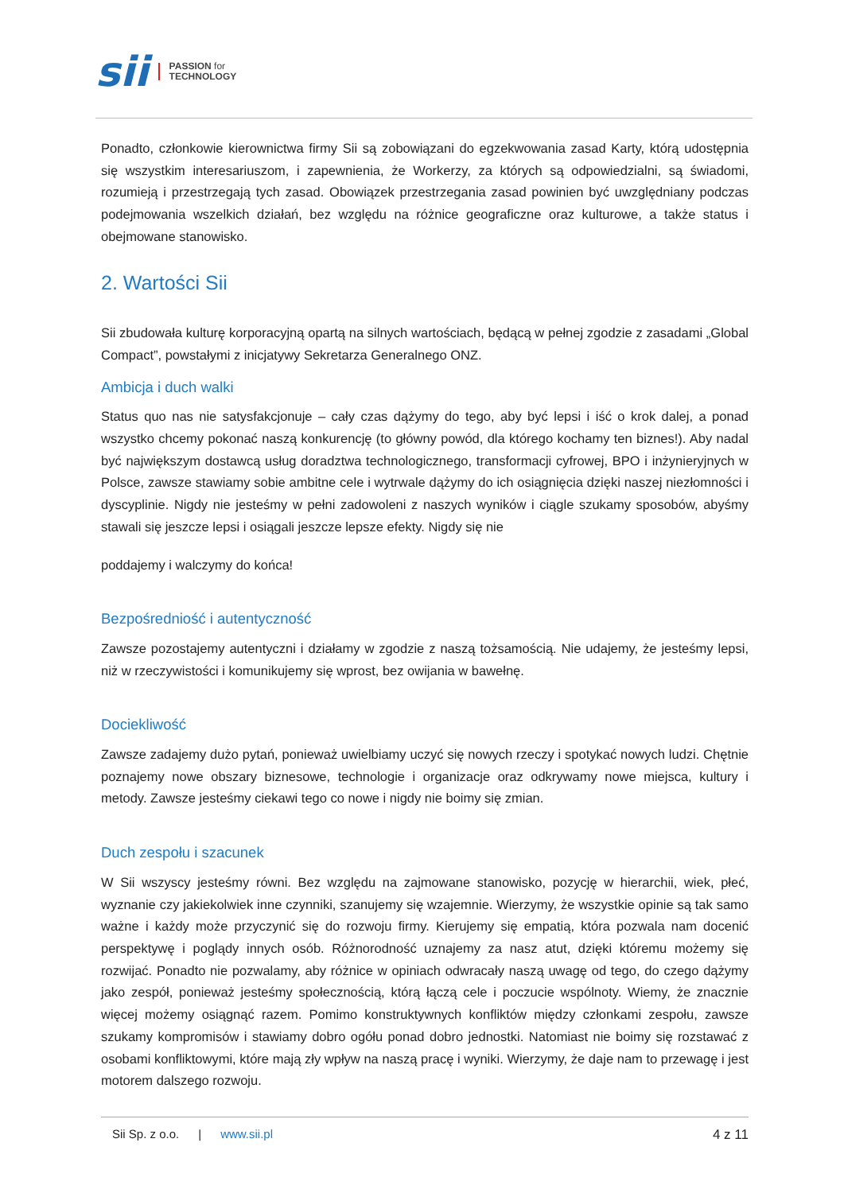sii PASSION for
TECHNOLOGY
Ponadto, członkowie kierownictwa firmy Sii są zobowiązani do egzekwowania zasad Karty, którą udostępnia się wszystkim interesariuszom, i zapewnienia, że Workerzy, za których są odpowiedzialni, są świadomi, rozumieją i przestrzegają tych zasad. Obowiązek przestrzegania zasad powinien być uwzględniany podczas podejmowania wszelkich działań, bez względu na różnice geograficzne oraz kulturowe, a także status i obejmowane stanowisko.
2. Wartości Sii
Sii zbudowała kulturę korporacyjną opartą na silnych wartościach, będącą w pełnej zgodzie z zasadami „Global Compact”, powstałymi z inicjatywy Sekretarza Generalnego ONZ.
Ambicja i duch walki
Status quo nas nie satysfakcjonuje – cały czas dążymy do tego, aby być lepsi i iść o krok dalej, a ponad wszystko chcemy pokonać naszą konkurencję (to główny powód, dla którego kochamy ten biznes!). Aby nadal być największym dostawcą usług doradztwa technologicznego, transformacji cyfrowej, BPO i inżynieryjnych w Polsce, zawsze stawiamy sobie ambitne cele i wytrwale dążymy do ich osiągnięcia dzięki naszej niezłomności i dyscyplinie. Nigdy nie jesteśmy w pełni zadowoleni z naszych wyników i ciągle szukamy sposobów, abyśmy stawali się jeszcze lepsi i osiągali jeszcze lepsze efekty. Nigdy się nie
poddajemy i walczymy do końca!
Bezpośredniość i autentyczność
Zawsze pozostajemy autentyczni i działamy w zgodzie z naszą tożsamością. Nie udajemy, że jesteśmy lepsi, niż w rzeczywistości i komunikujemy się wprost, bez owijania w bawełnę.
Dociekliwość
Zawsze zadajemy dużo pytań, ponieważ uwielbiamy uczyć się nowych rzeczy i spotykać nowych ludzi. Chętnie poznajemy nowe obszary biznesowe, technologie i organizacje oraz odkrywamy nowe miejsca, kultury i metody. Zawsze jesteśmy ciekawi tego co nowe i nigdy nie boimy się zmian.
Duch zespołu i szacunek
W Sii wszyscy jesteśmy równi. Bez względu na zajmowane stanowisko, pozycję w hierarchii, wiek, płeć, wyznanie czy jakiekolwiek inne czynniki, szanujemy się wzajemnie. Wierzymy, że wszystkie opinie są tak samo ważne i każdy może przyczynić się do rozwoju firmy. Kierujemy się empatią, która pozwala nam docenić perspektywę i poglądy innych osób. Różnorodność uznajemy za nasz atut, dzięki któremu możemy się rozwijać. Ponadto nie pozwalamy, aby różnice w opiniach odwracały naszą uwagę od tego, do czego dążymy jako zespół, ponieważ jesteśmy społecznością, którą łączą cele i poczucie wspólnoty. Wiemy, że znacznie więcej możemy osiągnąć razem. Pomimo konstruktywnych konfliktów między członkami zespołu, zawsze szukamy kompromisów i stawiamy dobro ogółu ponad dobro jednostki. Natomiast nie boimy się rozstawać z osobami konfliktowymi, które mają zły wpływ na naszą pracę i wyniki. Wierzymy, że daje nam to przewagę i jest motorem dalszego rozwoju.
Sii Sp. z o.o. | www.sii.pl 4 z 11